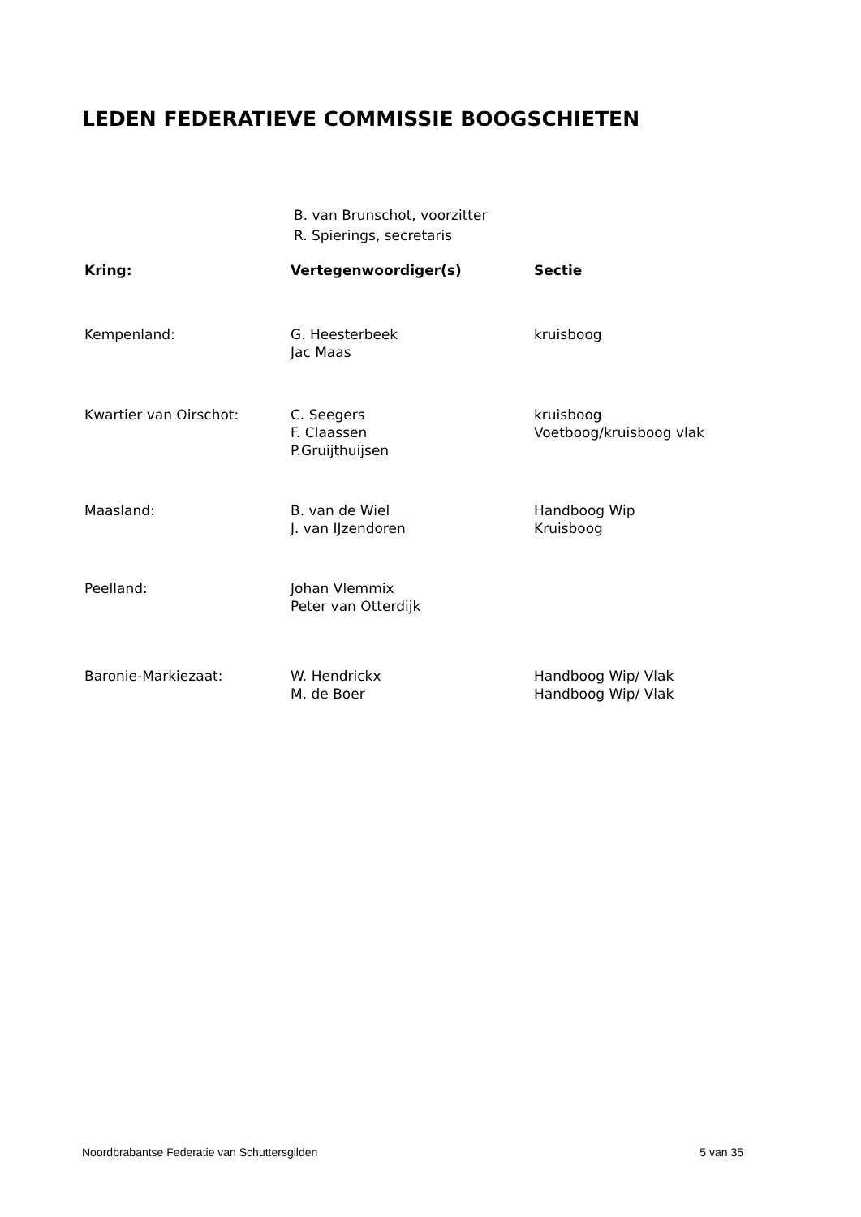LEDEN FEDERATIEVE COMMISSIE BOOGSCHIETEN
B. van Brunschot, voorzitter
R. Spierings, secretaris
| Kring: | Vertegenwoordiger(s) | Sectie |
| --- | --- | --- |
| Kempenland: | G. Heesterbeek Jac Maas | kruisboog |
| Kwartier van Oirschot: | C. Seegers F. Claassen P.Gruijthuijsen | kruisboog Voetboog/kruisboog vlak |
| Maasland: | B. van de Wiel J. van IJzendoren | Handboog Wip Kruisboog |
| Peelland: | Johan Vlemmix Peter van Otterdijk | |
| Baronie-Markiezaat: | W. Hendrickx M. de Boer | Handboog Wip/ Vlak Handboog Wip/ Vlak |
Noordbrabantse Federatie van Schuttersgilden 5 van 35